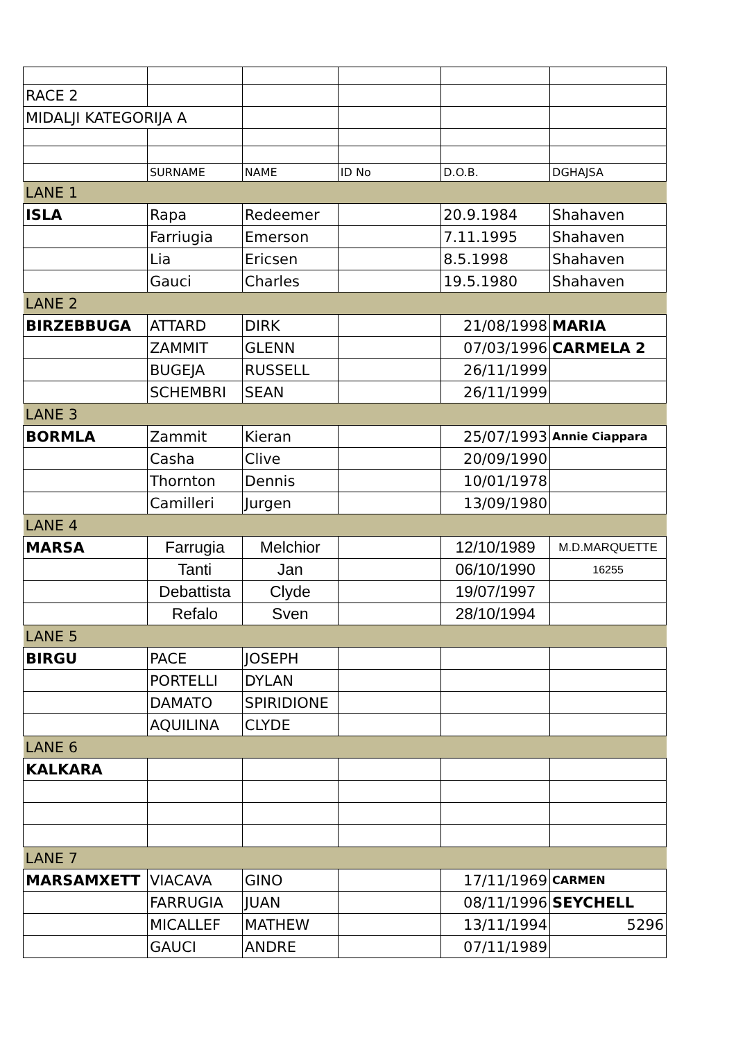| RACE 2 | | | | | |
| MIDALJI KATEGORIJA A | | | | | |
| | SURNAME | NAME | ID No | D.O.B. | DGHAJSA |
| LANE 1 | | | | | |
| ISLA | Rapa | Redeemer | | 20.9.1984 | Shahaven |
| | Farriugia | Emerson | | 7.11.1995 | Shahaven |
| | Lia | Ericsen | | 8.5.1998 | Shahaven |
| | Gauci | Charles | | 19.5.1980 | Shahaven |
| LANE 2 | | | | | |
| BIRZEBBUGA | ATTARD | DIRK | | 21/08/1998 | MARIA |
| | ZAMMIT | GLENN | | 07/03/1996 | CARMELA 2 |
| | BUGEJA | RUSSELL | | 26/11/1999 | |
| | SCHEMBRI | SEAN | | 26/11/1999 | |
| LANE 3 | | | | | |
| BORMLA | Zammit | Kieran | | 25/07/1993 | Annie Ciappara |
| | Casha | Clive | | 20/09/1990 | |
| | Thornton | Dennis | | 10/01/1978 | |
| | Camilleri | Jurgen | | 13/09/1980 | |
| LANE 4 | | | | | |
| MARSA | Farrugia | Melchior | | 12/10/1989 | M.D.MARQUETTE |
| | Tanti | Jan | | 06/10/1990 | 16255 |
| | Debattista | Clyde | | 19/07/1997 | |
| | Refalo | Sven | | 28/10/1994 | |
| LANE 5 | | | | | |
| BIRGU | PACE | JOSEPH | | | |
| | PORTELLI | DYLAN | | | |
| | DAMATO | SPIRIDIONE | | | |
| | AQUILINA | CLYDE | | | |
| LANE 6 | | | | | |
| KALKARA | | | | | |
| LANE 7 | | | | | |
| MARSAMXETT | VIACAVA | GINO | | 17/11/1969 | CARMEN |
| | FARRUGIA | JUAN | | 08/11/1996 | SEYCHELL |
| | MICALLEF | MATHEW | | 13/11/1994 | 5296 |
| | GAUCI | ANDRE | | 07/11/1989 | |